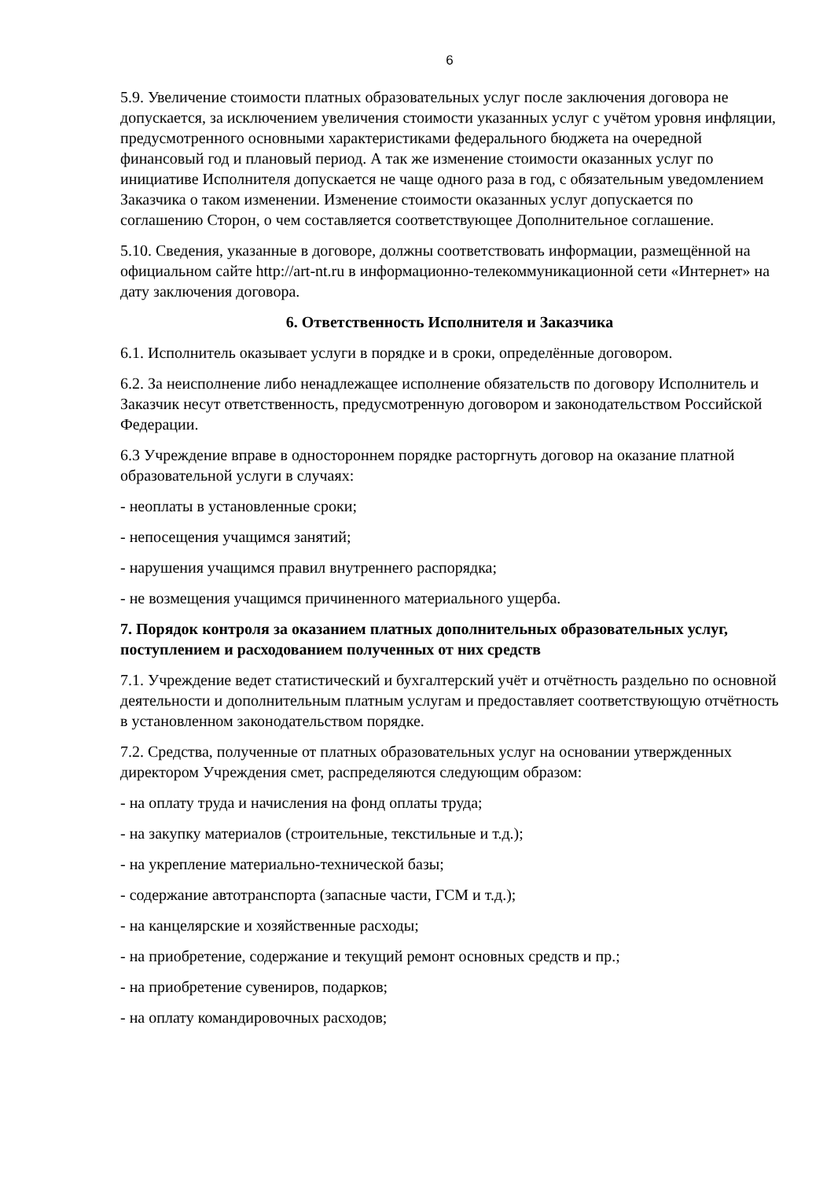6
5.9. Увеличение стоимости платных образовательных услуг после заключения договора не допускается, за исключением увеличения стоимости указанных услуг с учётом уровня инфляции, предусмотренного основными характеристиками федерального бюджета на очередной финансовый год и плановый период. А так же изменение стоимости оказанных услуг по инициативе Исполнителя допускается не чаще одного раза в год, с обязательным уведомлением Заказчика о таком изменении. Изменение стоимости оказанных услуг допускается по соглашению Сторон, о чем составляется соответствующее Дополнительное соглашение.
5.10. Сведения, указанные в договоре, должны соответствовать информации, размещённой на официальном сайте http://art-nt.ru в информационно-телекоммуникационной сети «Интернет» на дату заключения договора.
6. Ответственность Исполнителя и Заказчика
6.1. Исполнитель оказывает услуги в порядке и в сроки, определённые договором.
6.2. За неисполнение либо ненадлежащее исполнение обязательств по договору Исполнитель и Заказчик несут ответственность, предусмотренную договором и законодательством Российской Федерации.
6.3 Учреждение вправе в одностороннем порядке расторгнуть договор на оказание платной образовательной услуги в случаях:
- неоплаты в установленные сроки;
- непосещения учащимся занятий;
- нарушения учащимся правил внутреннего распорядка;
- не возмещения учащимся причиненного материального ущерба.
7. Порядок контроля за оказанием платных дополнительных образовательных услуг, поступлением и расходованием полученных от них средств
7.1. Учреждение ведет статистический и бухгалтерский учёт и отчётность раздельно по основной деятельности и дополнительным платным услугам и предоставляет соответствующую отчётность в установленном законодательством порядке.
7.2. Средства, полученные от платных образовательных услуг на основании утвержденных директором Учреждения смет, распределяются следующим образом:
- на оплату труда и начисления на фонд оплаты труда;
- на закупку материалов (строительные, текстильные и т.д.);
- на укрепление материально-технической базы;
- содержание автотранспорта (запасные части, ГСМ и т.д.);
- на канцелярские и хозяйственные расходы;
- на приобретение, содержание и текущий ремонт основных средств и пр.;
- на приобретение сувениров, подарков;
- на оплату командировочных расходов;